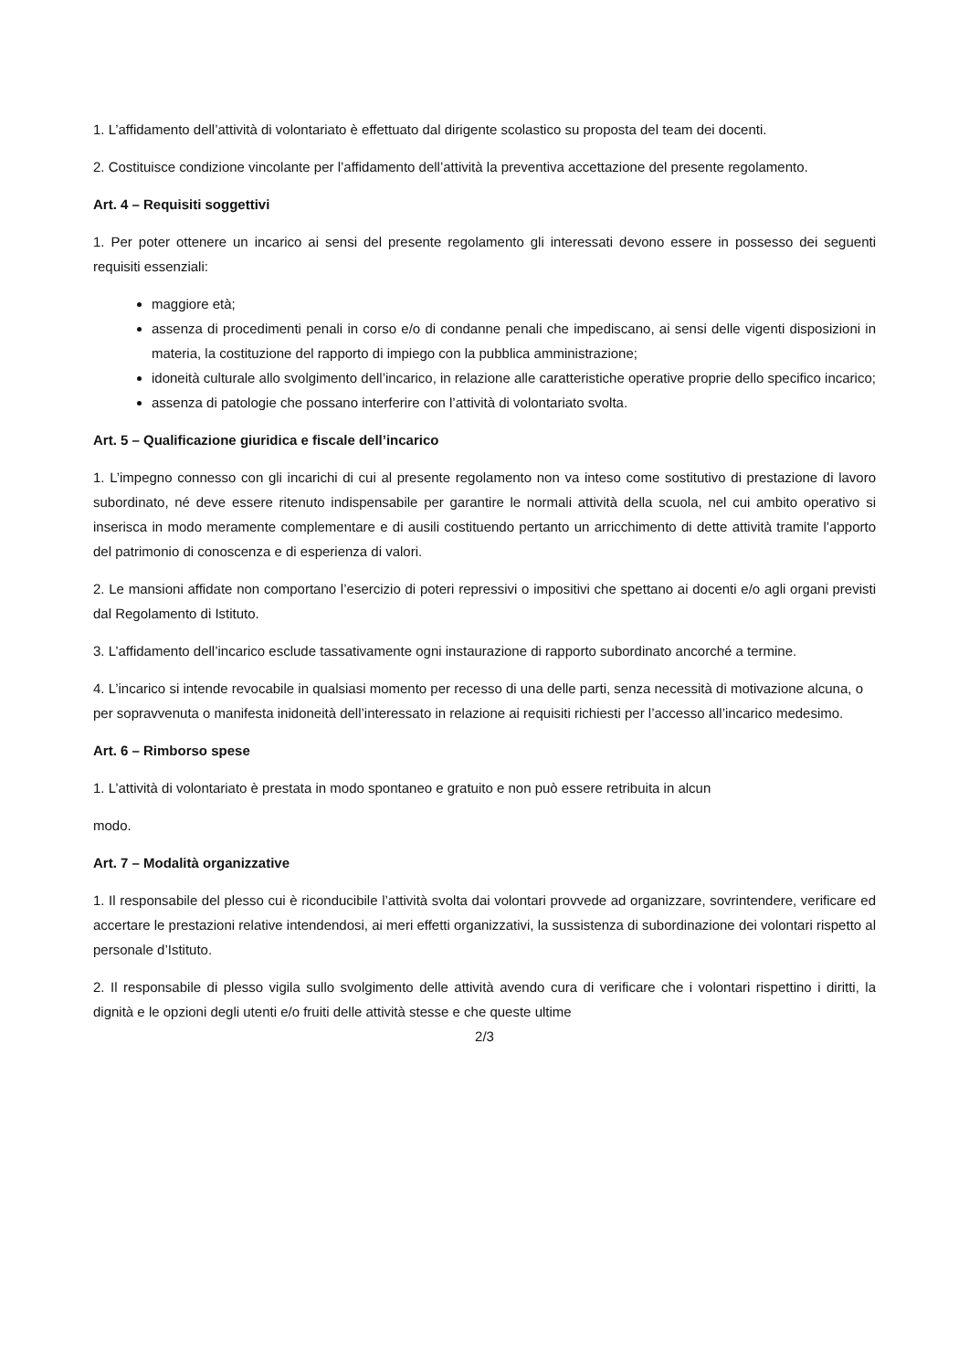1. L’affidamento dell’attività di volontariato è effettuato dal dirigente scolastico su proposta del team dei docenti.
2. Costituisce condizione vincolante per l’affidamento dell’attività la preventiva accettazione del presente regolamento.
Art. 4 – Requisiti soggettivi
1. Per poter ottenere un incarico ai sensi del presente regolamento gli interessati devono essere in possesso dei seguenti requisiti essenziali:
maggiore età;
assenza di procedimenti penali in corso e/o di condanne penali che impediscano, ai sensi delle vigenti disposizioni in materia, la costituzione del rapporto di impiego con la pubblica amministrazione;
idoneità culturale allo svolgimento dell’incarico, in relazione alle caratteristiche operative proprie dello specifico incarico;
assenza di patologie che possano interferire con l’attività di volontariato svolta.
Art. 5 – Qualificazione giuridica e fiscale dell’incarico
1. L’impegno connesso con gli incarichi di cui al presente regolamento non va inteso come sostitutivo di prestazione di lavoro subordinato, né deve essere ritenuto indispensabile per garantire le normali attività della scuola, nel cui ambito operativo si inserisca in modo meramente complementare e di ausili costituendo pertanto un arricchimento di dette attività tramite l’apporto del patrimonio di conoscenza e di esperienza di valori.
2. Le mansioni affidate non comportano l’esercizio di poteri repressivi o impositivi che spettano ai docenti e/o agli organi previsti dal Regolamento di Istituto.
3. L’affidamento dell’incarico esclude tassativamente ogni instaurazione di rapporto subordinato ancorché a termine.
4. L’incarico si intende revocabile in qualsiasi momento per recesso di una delle parti, senza necessità di motivazione alcuna, o per sopravvenuta o manifesta inidoneità dell’interessato in relazione ai requisiti richiesti per l’accesso all’incarico medesimo.
Art. 6 – Rimborso spese
1. L’attività di volontariato è prestata in modo spontaneo e gratuito e non può essere retribuita in alcun
modo.
Art. 7 – Modalità organizzative
1. Il responsabile del plesso cui è riconducibile l’attività svolta dai volontari provvede ad organizzare, sovrintendere, verificare ed accertare le prestazioni relative intendendosi, ai meri effetti organizzativi, la sussistenza di subordinazione dei volontari rispetto al personale d’Istituto.
2. Il responsabile di plesso vigila sullo svolgimento delle attività avendo cura di verificare che i volontari rispettino i diritti, la dignità e le opzioni degli utenti e/o fruiti delle attività stesse e che queste ultime
2/3